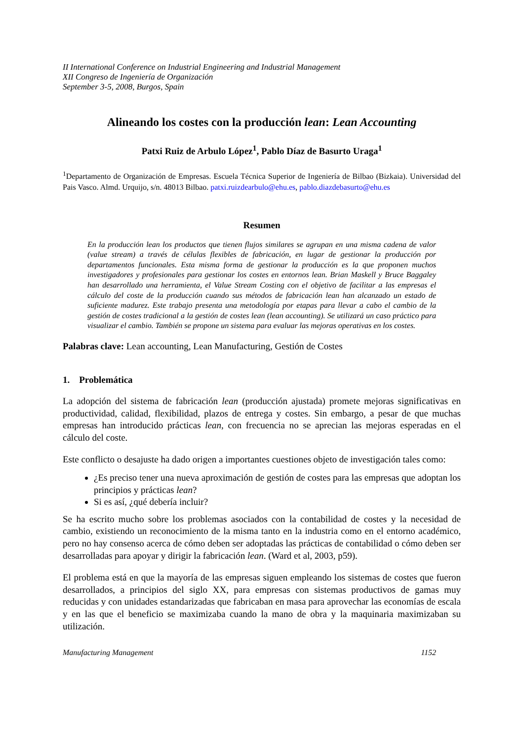II International Conference on Industrial Engineering and Industrial Management
XII Congreso de Ingeniería de Organización
September 3-5, 2008, Burgos, Spain
Alineando los costes con la producción lean: Lean Accounting
Patxi Ruiz de Arbulo López<sup>1</sup>, Pablo Díaz de Basurto Uraga<sup>1</sup>
<sup>1</sup> Departamento de Organización de Empresas. Escuela Técnica Superior de Ingeniería de Bilbao (Bizkaia). Universidad del Pais Vasco. Almd. Urquijo, s/n. 48013 Bilbao. patxi.ruizdearbulo@ehu.es, pablo.diazdebasurto@ehu.es
Resumen
En la producción lean los productos que tienen flujos similares se agrupan en una misma cadena de valor (value stream) a través de células flexibles de fabricación, en lugar de gestionar la producción por departamentos funcionales. Esta misma forma de gestionar la producción es la que proponen muchos investigadores y profesionales para gestionar los costes en entornos lean. Brian Maskell y Bruce Baggaley han desarrollado una herramienta, el Value Stream Costing con el objetivo de facilitar a las empresas el cálculo del coste de la producción cuando sus métodos de fabricación lean han alcanzado un estado de suficiente madurez. Este trabajo presenta una metodología por etapas para llevar a cabo el cambio de la gestión de costes tradicional a la gestión de costes lean (lean accounting). Se utilizará un caso práctico para visualizar el cambio. También se propone un sistema para evaluar las mejoras operativas en los costes.
Palabras clave: Lean accounting, Lean Manufacturing, Gestión de Costes
1. Problemática
La adopción del sistema de fabricación lean (producción ajustada) promete mejoras significativas en productividad, calidad, flexibilidad, plazos de entrega y costes. Sin embargo, a pesar de que muchas empresas han introducido prácticas lean, con frecuencia no se aprecian las mejoras esperadas en el cálculo del coste.
Este conflicto o desajuste ha dado origen a importantes cuestiones objeto de investigación tales como:
¿Es preciso tener una nueva aproximación de gestión de costes para las empresas que adoptan los principios y prácticas lean?
Si es así, ¿qué debería incluir?
Se ha escrito mucho sobre los problemas asociados con la contabilidad de costes y la necesidad de cambio, existiendo un reconocimiento de la misma tanto en la industria como en el entorno académico, pero no hay consenso acerca de cómo deben ser adoptadas las prácticas de contabilidad o cómo deben ser desarrolladas para apoyar y dirigir la fabricación lean. (Ward et al, 2003, p59).
El problema está en que la mayoría de las empresas siguen empleando los sistemas de costes que fueron desarrollados, a principios del siglo XX, para empresas con sistemas productivos de gamas muy reducidas y con unidades estandarizadas que fabricaban en masa para aprovechar las economías de escala y en las que el beneficio se maximizaba cuando la mano de obra y la maquinaria maximizaban su utilización.
Manufacturing Management 1152